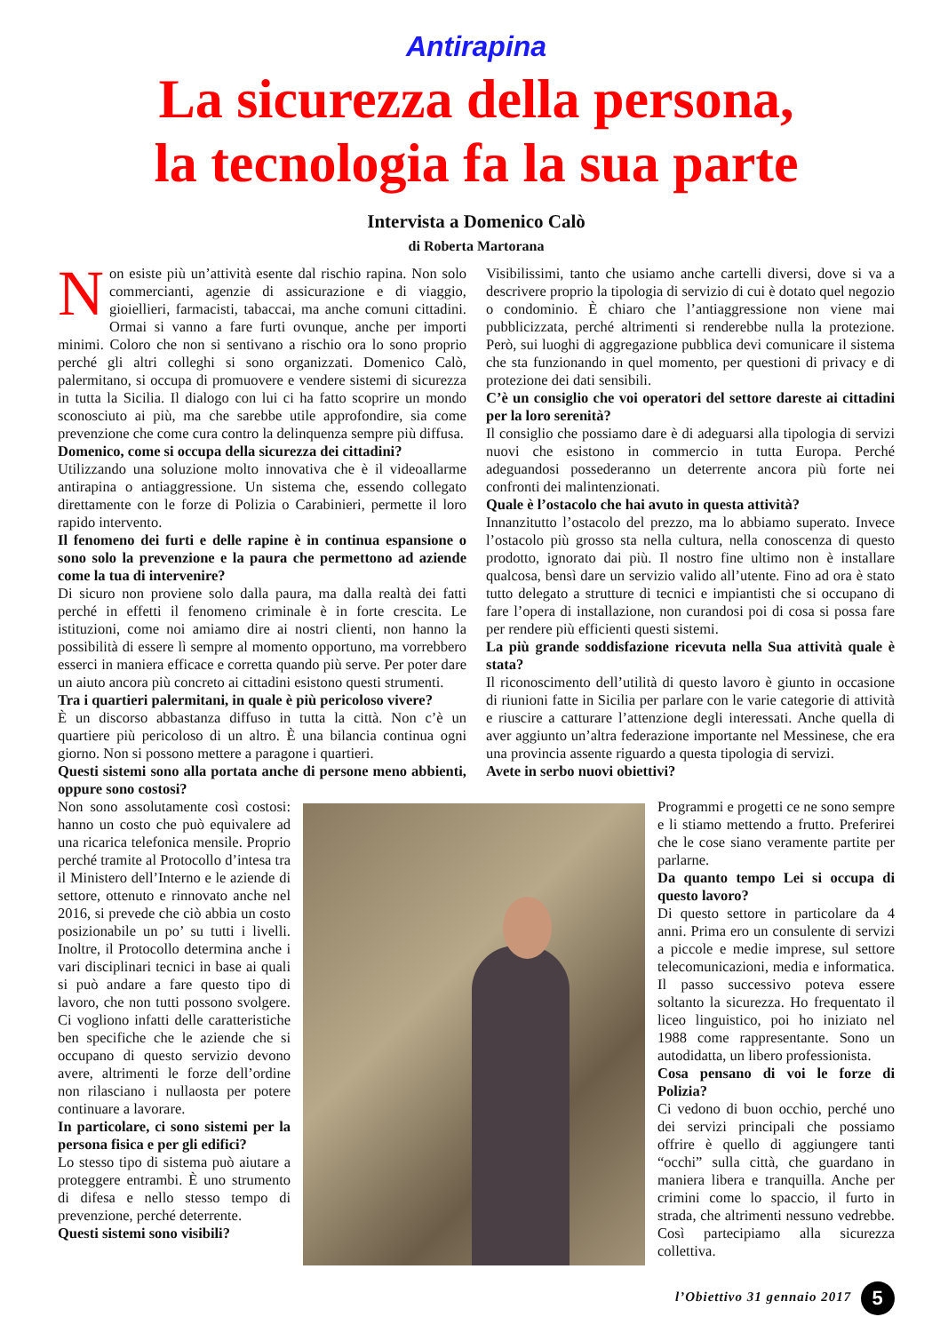Antirapina
La sicurezza della persona,
la tecnologia fa la sua parte
Intervista a Domenico Calò
di Roberta Martorana
Non esiste più un’attività esente dal rischio rapina. Non solo commercianti, agenzie di assicurazione e di viaggio, gioiellieri, farmacisti, tabaccai, ma anche comuni cittadini. Ormai si vanno a fare furti ovunque, anche per importi minimi. Coloro che non si sentivano a rischio ora lo sono proprio perché gli altri colleghi si sono organizzati. Domenico Calò, palermitano, si occupa di promuovere e vendere sistemi di sicurezza in tutta la Sicilia. Il dialogo con lui ci ha fatto scoprire un mondo sconosciuto ai più, ma che sarebbe utile approfondire, sia come prevenzione che come cura contro la delinquenza sempre più diffusa.
Domenico, come si occupa della sicurezza dei cittadini?
Utilizzando una soluzione molto innovativa che è il videoallarme antirapina o antiaggressione. Un sistema che, essendo collegato direttamente con le forze di Polizia o Carabinieri, permette il loro rapido intervento.
Il fenomeno dei furti e delle rapine è in continua espansione o sono solo la prevenzione e la paura che permettono ad aziende come la tua di intervenire?
Di sicuro non proviene solo dalla paura, ma dalla realtà dei fatti perché in effetti il fenomeno criminale è in forte crescita. Le istituzioni, come noi amiamo dire ai nostri clienti, non hanno la possibilità di essere lì sempre al momento opportuno, ma vorrebbero esserci in maniera efficace e corretta quando più serve. Per poter dare un aiuto ancora più concreto ai cittadini esistono questi strumenti.
Tra i quartieri palermitani, in quale è più pericoloso vivere?
È un discorso abbastanza diffuso in tutta la città. Non c’è un quartiere più pericoloso di un altro. È una bilancia continua ogni giorno. Non si possono mettere a paragone i quartieri.
Questi sistemi sono alla portata anche di persone meno abbienti, oppure sono costosi?
Visibilissimi, tanto che usiamo anche cartelli diversi, dove si va a descrivere proprio la tipologia di servizio di cui è dotato quel negozio o condominio. È chiaro che l’antiaggressione non viene mai pubblicizzata, perché altrimenti si renderebbe nulla la protezione. Però, sui luoghi di aggregazione pubblica devi comunicare il sistema che sta funzionando in quel momento, per questioni di privacy e di protezione dei dati sensibili.
C’è un consiglio che voi operatori del settore dareste ai cittadini per la loro serenità?
Il consiglio che possiamo dare è di adeguarsi alla tipologia di servizi nuovi che esistono in commercio in tutta Europa. Perché adeguandosi possederanno un deterrente ancora più forte nei confronti dei malintenzionati.
Quale è l’ostacolo che hai avuto in questa attività?
Innanzitutto l’ostacolo del prezzo, ma lo abbiamo superato. Invece l’ostacolo più grosso sta nella cultura, nella conoscenza di questo prodotto, ignorato dai più. Il nostro fine ultimo non è installare qualcosa, bensì dare un servizio valido all’utente. Fino ad ora è stato tutto delegato a strutture di tecnici e impiantisti che si occupano di fare l’opera di installazione, non curandosi poi di cosa si possa fare per rendere più efficienti questi sistemi.
La più grande soddisfazione ricevuta nella Sua attività quale è stata?
Il riconoscimento dell’utilità di questo lavoro è giunto in occasione di riunioni fatte in Sicilia per parlare con le varie categorie di attività e riuscire a catturare l’attenzione degli interessati. Anche quella di aver aggiunto un’altra federazione importante nel Messinese, che era una provincia assente riguardo a questa tipologia di servizi.
Avete in serbo nuovi obiettivi?
Non sono assolutamente così costosi: hanno un costo che può equivalere ad una ricarica telefonica mensile. Proprio perché tramite al Protocollo d’intesa tra il Ministero dell’Interno e le aziende di settore, ottenuto e rinnovato anche nel 2016, si prevede che ciò abbia un costo posizionabile un po’ su tutti i livelli. Inoltre, il Protocollo determina anche i vari disciplinari tecnici in base ai quali si può andare a fare questo tipo di lavoro, che non tutti possono svolgere. Ci vogliono infatti delle caratteristiche ben specifiche che le aziende che si occupano di questo servizio devono avere, altrimenti le forze dell’ordine non rilasciano i nullaosta per potere continuare a lavorare.
In particolare, ci sono sistemi per la persona fisica e per gli edifici?
Lo stesso tipo di sistema può aiutare a proteggere entrambi. È uno strumento di difesa e nello stesso tempo di prevenzione, perché deterrente.
Questi sistemi sono visibili?
Programmi e progetti ce ne sono sempre e li stiamo mettendo a frutto. Preferirei che le cose siano veramente partite per parlarne.
Da quanto tempo Lei si occupa di questo lavoro?
Di questo settore in particolare da 4 anni. Prima ero un consulente di servizi a piccole e medie imprese, sul settore telecomunicazioni, media e informatica. Il passo successivo poteva essere soltanto la sicurezza. Ho frequentato il liceo linguistico, poi ho iniziato nel 1988 come rappresentante. Sono un autodidatta, un libero professionista.
Cosa pensano di voi le forze di Polizia?
Ci vedono di buon occhio, perché uno dei servizi principali che possiamo offrire è quello di aggiungere tanti “occhi” sulla città, che guardano in maniera libera e tranquilla. Anche per crimini come lo spaccio, il furto in strada, che altrimenti nessuno vedrebbe. Così partecipiamo alla sicurezza collettiva.
l’Obiettivo 31 gennaio 2017 5